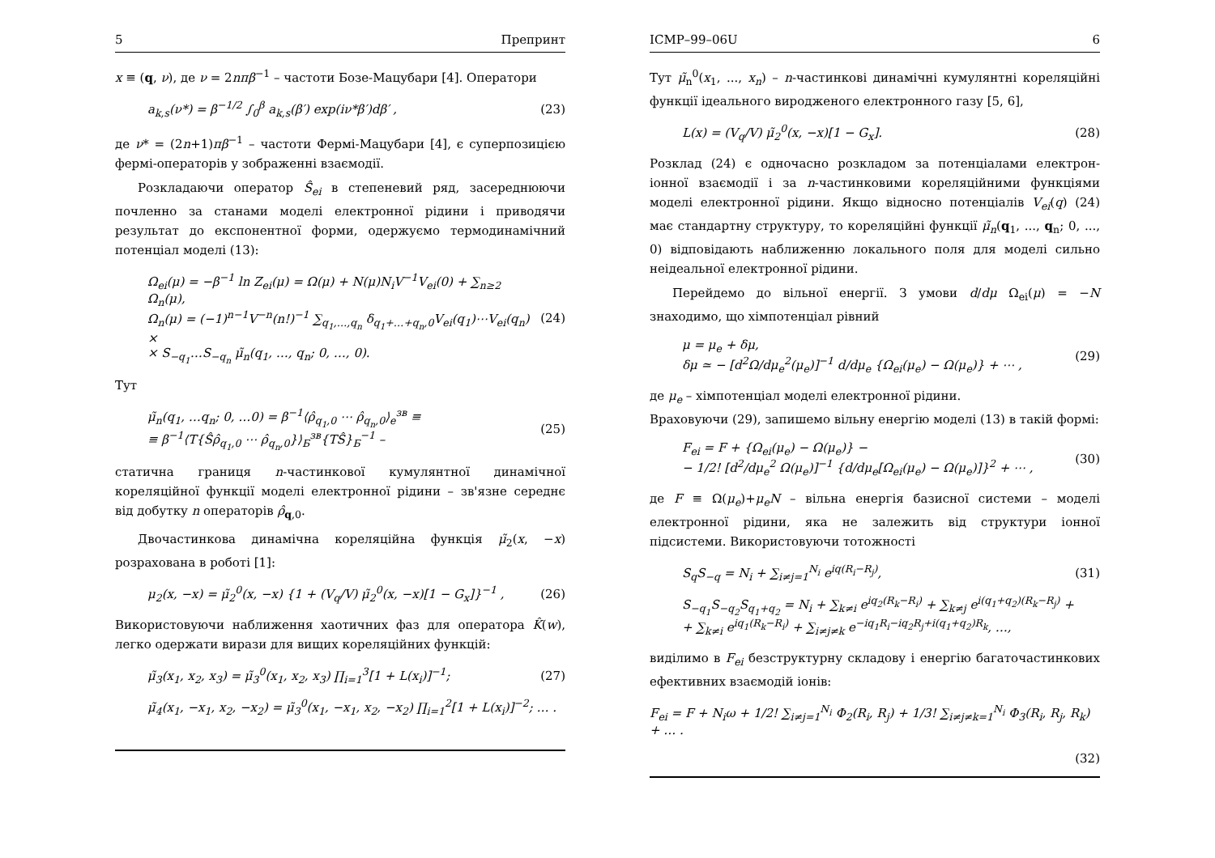5 Препринт
x ≡ (q, ν), де ν = 2nπβ<sup>−1</sup> – частоти Бозе-Мацубари [4]. Оператори
a<sub>k,s</sub>(ν*) = β<sup>−1/2</sup> ∫<sub>0</sub><sup>β</sup> a<sub>k,s</sub>(β′) exp(iν*β′)dβ′ , (23)
де ν* = (2n+1)πβ<sup>−1</sup> – частоти Фермі-Мацубари [4], є суперпозицією фермі-операторів у зображенні взаємодії.
Розкладаючи оператор Ŝ<sub>ei</sub> в степеневий ряд, засереднюючи почленно за станами моделі електронної рідини і приводячи результат до експонентної форми, одержуємо термодинамічний потенціал моделі (13):
Ω<sub>ei</sub>(μ) = −β<sup>−1</sup> ln Z<sub>ei</sub>(μ) = Ω(μ) + N(μ)N<sub>i</sub>V<sup>−1</sup>V<sub>ei</sub>(0) + ∑<sub>n≥2</sub> Ω<sub>n</sub>(μ),
Ω<sub>n</sub>(μ) = (−1)<sup>n−1</sup>V<sup>−n</sup>(n!)<sup>−1</sup> ∑<sub>q<sub>1</sub>,…,q<sub>n</sub></sub> δ<sub>q<sub>1</sub>+…+q<sub>n</sub>,0</sub>V<sub>ei</sub>(q<sub>1</sub>)⋯V<sub>ei</sub>(q<sub>n</sub>) ×
× S<sub>−q<sub>1</sub></sub>…S<sub>−q<sub>n</sub></sub> μ̃<sub>n</sub>(q<sub>1</sub>, …, q<sub>n</sub>; 0, …, 0). (24)
Тут
μ̃<sub>n</sub>(q<sub>1</sub>, …q<sub>n</sub>; 0, …0) = β<sup>−1</sup>⟨ρ̂<sub>q<sub>1</sub>,0</sub> ⋯ ρ̂<sub>q<sub>n</sub>,0</sub>⟩<sub>e</sub><sup>зв</sup> ≡
≡ β<sup>−1</sup>⟨T{Ŝρ̂<sub>q<sub>1</sub>,0</sub> ⋯ ρ̂<sub>q<sub>n</sub>,0</sub>}⟩<sub>Б</sub><sup>зв</sup>{TŜ}<sub>Б</sub><sup>−1</sup> – (25)
статична границя n-частинкової кумулянтної динамічної кореляційної функції моделі електронної рідини – зв'язне середнє від добутку n операторів ρ̂<sub>q,0</sub>.
Двочастинкова динамічна кореляційна функція μ̃<sub>2</sub>(x, −x) розрахована в роботі [1]:
μ<sub>2</sub>(x, −x) = μ̃<sub>2</sub><sup>0</sup>(x, −x) {1 + (V<sub>q</sub>/V) μ̃<sub>2</sub><sup>0</sup>(x, −x)[1 − G<sub>x</sub>]}<sup>−1</sup> , (26)
Використовуючи наближення хаотичних фаз для оператора K̂(w), легко одержати вирази для вищих кореляційних функцій:
μ̃<sub>3</sub>(x<sub>1</sub>, x<sub>2</sub>, x<sub>3</sub>) = μ̃<sub>3</sub><sup>0</sup>(x<sub>1</sub>, x<sub>2</sub>, x<sub>3</sub>) ∏<sub>i=1</sub><sup>3</sup>[1 + L(x<sub>i</sub>)]<sup>−1</sup>; (27)
μ̃<sub>4</sub>(x<sub>1</sub>, −x<sub>1</sub>, x<sub>2</sub>, −x<sub>2</sub>) = μ̃<sub>3</sub><sup>0</sup>(x<sub>1</sub>, −x<sub>1</sub>, x<sub>2</sub>, −x<sub>2</sub>) ∏<sub>i=1</sub><sup>2</sup>[1 + L(x<sub>i</sub>)]<sup>−2</sup>; … .
ICMP–99–06U 6
Тут μ̃<sub>n</sub><sup>0</sup>(x<sub>1</sub>, ..., x<sub>n</sub>) – n-частинкові динамічні кумулянтні кореляційні функції ідеального виродженого електронного газу [5, 6],
L(x) = (V<sub>q</sub>/V) μ̃<sub>2</sub><sup>0</sup>(x, −x)[1 − G<sub>x</sub>]. (28)
Розклад (24) є одночасно розкладом за потенціалами електрон-іонної взаємодії і за n-частинковими кореляційними функціями моделі електронної рідини. Якщо відносно потенціалів V<sub>ei</sub>(q) (24) має стандартну структуру, то кореляційні функції μ̃<sub>n</sub>(q<sub>1</sub>, ..., q<sub>n</sub>; 0, ..., 0) відповідають наближенню локального поля для моделі сильно неідеальної електронної рідини.
Перейдемо до вільної енергії. З умови d/dμ Ω<sub>ei</sub>(μ) = −N знаходимо, що хімпотенціал рівний
μ = μ<sub>e</sub> + δμ,
δμ ≃ − [d<sup>2</sup>Ω/dμ<sub>e</sub><sup>2</sup>(μ<sub>e</sub>)]<sup>−1</sup> d/dμ<sub>e</sub> {Ω<sub>ei</sub>(μ<sub>e</sub>) − Ω(μ<sub>e</sub>)} + ⋯ , (29)
де μ<sub>e</sub> – хімпотенціал моделі електронної рідини.
Враховуючи (29), запишемо вільну енергію моделі (13) в такій формі:
F<sub>ei</sub> = F + {Ω<sub>ei</sub>(μ<sub>e</sub>) − Ω(μ<sub>e</sub>)} −
− 1/2! [d<sup>2</sup>/dμ<sub>e</sub><sup>2</sup> Ω(μ<sub>e</sub>)]<sup>−1</sup> {d/dμ<sub>e</sub>[Ω<sub>ei</sub>(μ<sub>e</sub>) − Ω(μ<sub>e</sub>)]}<sup>2</sup> + ⋯ , (30)
де F ≡ Ω(μ<sub>e</sub>)+μ<sub>e</sub>N – вільна енергія базисної системи – моделі електронної рідини, яка не залежить від структури іонної підсистеми. Використовуючи тотожності
S<sub>q</sub>S<sub>−q</sub> = N<sub>i</sub> + ∑<sub>i≠j=1</sub><sup>N<sub>i</sub></sup> e<sup>iq(R<sub>i</sub>−R<sub>j</sub>)</sup>, (31)
S<sub>−q<sub>1</sub></sub>S<sub>−q<sub>2</sub></sub>S<sub>q<sub>1</sub>+q<sub>2</sub></sub> = N<sub>i</sub> + ∑<sub>k≠i</sub> e<sup>iq<sub>2</sub>(R<sub>k</sub>−R<sub>i</sub>)</sup> + ∑<sub>k≠j</sub> e<sup>i(q<sub>1</sub>+q<sub>2</sub>)(R<sub>k</sub>−R<sub>j</sub>)</sup> +
+ ∑<sub>k≠i</sub> e<sup>iq<sub>1</sub>(R<sub>k</sub>−R<sub>i</sub>)</sup> + ∑<sub>i≠j≠k</sub> e<sup>−iq<sub>1</sub>R<sub>i</sub>−iq<sub>2</sub>R<sub>j</sub>+i(q<sub>1</sub>+q<sub>2</sub>)R<sub>k</sub></sup>, …,
виділимо в F<sub>ei</sub> безструктурну складову і енергію багаточастинкових ефективних взаємодій іонів:
F<sub>ei</sub> = F + N<sub>i</sub>ω + 1/2! ∑<sub>i≠j=1</sub><sup>N<sub>i</sub></sup> Φ<sub>2</sub>(R<sub>i</sub>, R<sub>j</sub>) + 1/3! ∑<sub>i≠j≠k=1</sub><sup>N<sub>i</sub></sup> Φ<sub>3</sub>(R<sub>i</sub>, R<sub>j</sub>, R<sub>k</sub>) + … .
(32)